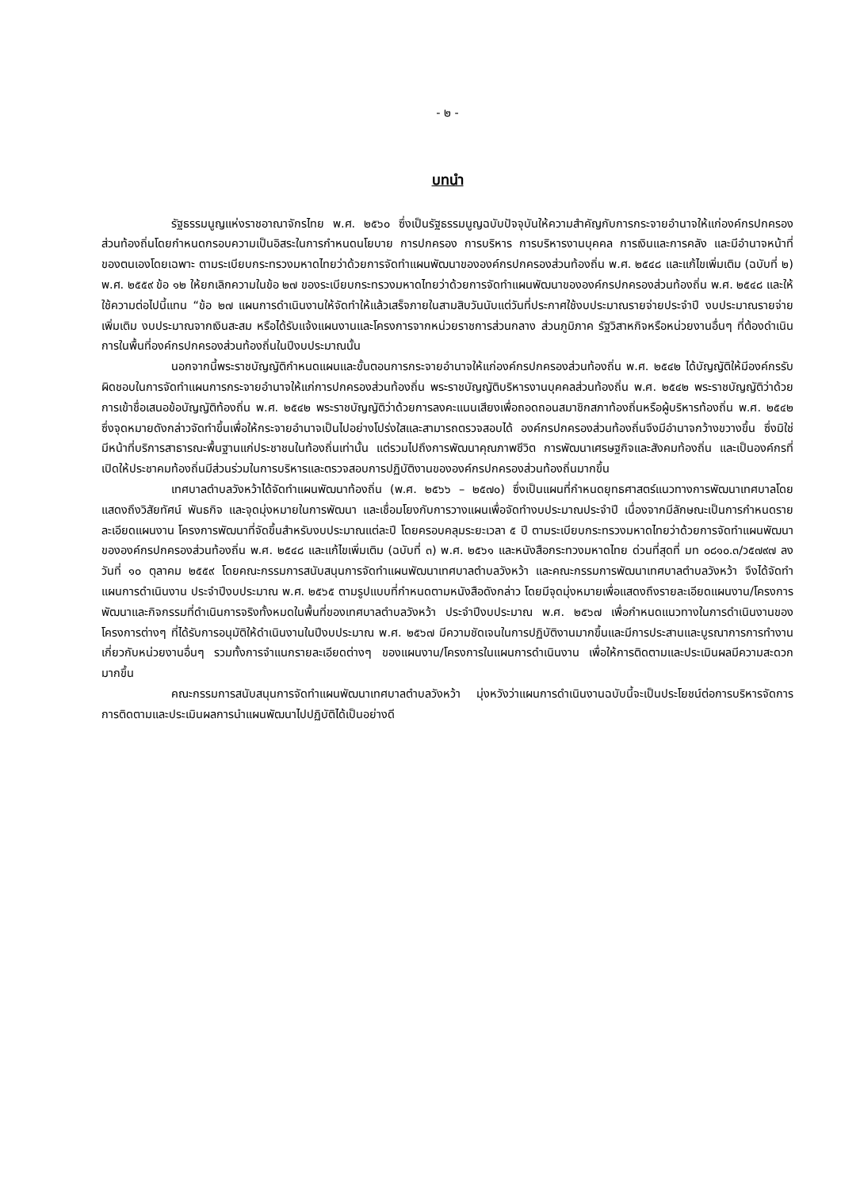- ๒ -
บทนำ
รัฐธรรมนูญแห่งราชอาณาจักรไทย พ.ศ. ๒๕๖๐ ซึ่งเป็นรัฐธรรมนูญฉบับปัจจุบันให้ความสำคัญกับการกระจายอำนาจให้แก่องค์กรปกครองส่วนท้องถิ่นโดยกำหนดกรอบความเป็นอิสระในการกำหนดนโยบาย การปกครอง การบริหาร การบริหารงานบุคคล การเงินและการคลัง และมีอำนาจหน้าที่ของตนเองโดยเฉพาะ ตามระเบียบกระทรวงมหาดไทยว่าด้วยการจัดทำแผนพัฒนาขององค์กรปกครองส่วนท้องถิ่น พ.ศ. ๒๕๔๘ และแก้ไขเพิ่มเติม (ฉบับที่ ๒) พ.ศ. ๒๕๕๙ ข้อ ๑๒ ให้ยกเลิกความในข้อ ๒๗ ของระเบียบกระทรวงมหาดไทยว่าด้วยการจัดทำแผนพัฒนาขององค์กรปกครองส่วนท้องถิ่น พ.ศ. ๒๕๔๘ และให้ใช้ความต่อไปนี้แทน “ข้อ ๒๗ แผนการดำเนินงานให้จัดทำให้แล้วเสร็จภายในสามสิบวันนับแต่วันที่ประกาศใช้งบประมาณรายจ่ายประจำปี งบประมาณรายจ่ายเพิ่มเติม งบประมาณจากเงินสะสม หรือได้รับแจ้งแผนงานและโครงการจากหน่วยราชการส่วนกลาง ส่วนภูมิภาค รัฐวิสาหกิจหรือหน่วยงานอื่นๆ ที่ต้องดำเนินการในพื้นที่องค์กรปกครองส่วนท้องถิ่นในปีงบประมาณนั้น
นอกจากนี้พระราชบัญญัติกำหนดแผนและขั้นตอนการกระจายอำนาจให้แก่องค์กรปกครองส่วนท้องถิ่น พ.ศ. ๒๕๔๒ ได้บัญญัติให้มีองค์กรรับผิดชอบในการจัดทำแผนการกระจายอำนาจให้แก่การปกครองส่วนท้องถิ่น พระราชบัญญัติบริหารงานบุคคลส่วนท้องถิ่น พ.ศ. ๒๕๔๒ พระราชบัญญัติว่าด้วยการเข้าชื่อเสนอข้อบัญญัติท้องถิ่น พ.ศ. ๒๕๔๒ พระราชบัญญัติว่าด้วยการลงคะแนนเสียงเพื่อถอดถอนสมาชิกสภาท้องถิ่นหรือผู้บริหารท้องถิ่น พ.ศ. ๒๕๔๒ ซึ่งจุดหมายดังกล่าวจัดทำขึ้นเพื่อให้กระจายอำนาจเป็นไปอย่างโปร่งใสและสามารถตรวจสอบได้ องค์กรปกครองส่วนท้องถิ่นจึงมีอำนาจกว้างขวางขึ้น ซึ่งมิใช่มีหน้าที่บริการสาธารณะพื้นฐานแก่ประชาชนในท้องถิ่นเท่านั้น แต่รวมไปถึงการพัฒนาคุณภาพชีวิต การพัฒนาเศรษฐกิจและสังคมท้องถิ่น และเป็นองค์กรที่เปิดให้ประชาคมท้องถิ่นมีส่วนร่วมในการบริหารและตรวจสอบการปฏิบัติงานขององค์กรปกครองส่วนท้องถิ่นมากขึ้น
เทศบาลตำบลวังหว้าได้จัดทำแผนพัฒนาท้องถิ่น (พ.ศ. ๒๕๖๖ – ๒๕๗๐) ซึ่งเป็นแผนที่กำหนดยุทธศาสตร์แนวทางการพัฒนาเทศบาลโดยแสดงถึงวิสัยทัศน์ พันธกิจ และจุดมุ่งหมายในการพัฒนา และเชื่อมโยงกับการวางแผนเพื่อจัดทำงบประมาณประจำปี เนื่องจากมีลักษณะเป็นการกำหนดรายละเอียดแผนงาน โครงการพัฒนาที่จัดขึ้นสำหรับงบประมาณแต่ละปี โดยครอบคลุมระยะเวลา ๕ ปี ตามระเบียบกระทรวงมหาดไทยว่าด้วยการจัดทำแผนพัฒนาขององค์กรปกครองส่วนท้องถิ่น พ.ศ. ๒๕๔๘ และแก้ไขเพิ่มเติม (ฉบับที่ ๓) พ.ศ. ๒๕๖๑ และหนังสือกระทวงมหาดไทย ด่วนที่สุดที่ มท ๐๘๑๐.๓/ว๕๗๙๗ ลงวันที่ ๑๐ ตุลาคม ๒๕๕๙ โดยคณะกรรมการสนับสนุนการจัดทำแผนพัฒนาเทศบาลตำบลวังหว้า และคณะกรรมการพัฒนาเทศบาลตำบลวังหว้า จึงได้จัดทำแผนการดำเนินงาน ประจำปีงบประมาณ พ.ศ. ๒๕๖๕ ตามรูปแบบที่กำหนดตามหนังสือดังกล่าว โดยมีจุดมุ่งหมายเพื่อแสดงถึงรายละเอียดแผนงาน/โครงการพัฒนาและกิจกรรมที่ดำเนินการจริงทั้งหมดในพื้นที่ของเทศบาลตำบลวังหว้า ประจำปีงบประมาณ พ.ศ. ๒๕๖๗ เพื่อกำหนดแนวทางในการดำเนินงานของโครงการต่างๆ ที่ได้รับการอนุมัติให้ดำเนินงานในปีงบประมาณ พ.ศ. ๒๕๖๗ มีความชัดเจนในการปฏิบัติงานมากขึ้นและมีการประสานและบูรณาการการทำงานเกี่ยวกับหน่วยงานอื่นๆ รวมทั้งการจำแนกรายละเอียดต่างๆ ของแผนงาน/โครงการในแผนการดำเนินงาน เพื่อให้การติดตามและประเมินผลมีความสะดวกมากขึ้น
คณะกรรมการสนับสนุนการจัดทำแผนพัฒนาเทศบาลตำบลวังหว้า มุ่งหวังว่าแผนการดำเนินงานฉบับนี้จะเป็นประโยชน์ต่อการบริหารจัดการ การติดตามและประเมินผลการนำแผนพัฒนาไปปฏิบัติได้เป็นอย่างดี